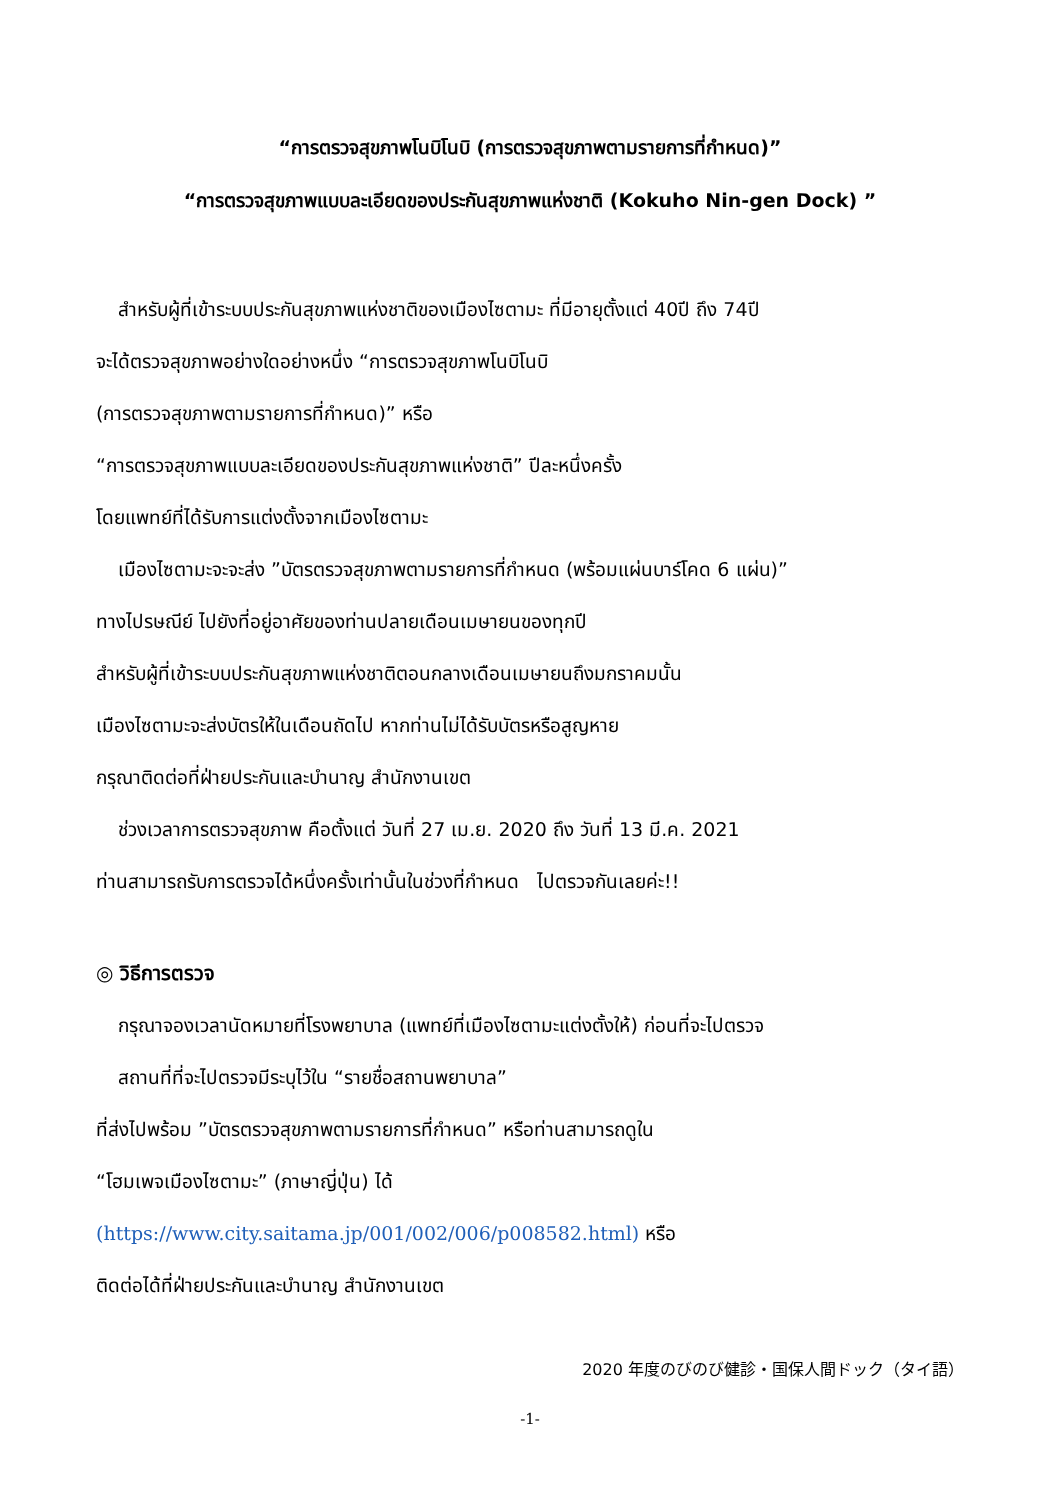“การตรวจสุขภาพโนบิโนบิ (การตรวจสุขภาพตามรายการที่กำหนด)”
“การตรวจสุขภาพแบบละเอียดของประกันสุขภาพแห่งชาติ (Kokuho Nin-gen Dock) ”
สำหรับผู้ที่เข้าระบบประกันสุขภาพแห่งชาติของเมืองไซตามะ ที่มีอายุตั้งแต่ 40ปี ถึง 74ปี
จะได้ตรวจสุขภาพอย่างใดอย่างหนึ่ง “การตรวจสุขภาพโนบิโนบิ
(การตรวจสุขภาพตามรายการที่กำหนด)” หรือ
“การตรวจสุขภาพแบบละเอียดของประกันสุขภาพแห่งชาติ” ปีละหนึ่งครั้ง
โดยแพทย์ที่ได้รับการแต่งตั้งจากเมืองไซตามะ
เมืองไซตามะจะจะส่ง ”บัตรตรวจสุขภาพตามรายการที่กำหนด (พร้อมแผ่นบาร์โคด 6 แผ่น)”
ทางไปรษณีย์ ไปยังที่อยู่อาศัยของท่านปลายเดือนเมษายนของทุกปี
สำหรับผู้ที่เข้าระบบประกันสุขภาพแห่งชาติตอนกลางเดือนเมษายนถึงมกราคมนั้น
เมืองไซตามะจะส่งบัตรให้ในเดือนถัดไป หากท่านไม่ได้รับบัตรหรือสูญหาย
กรุณาติดต่อที่ฝ่ายประกันและบำนาญ สำนักงานเขต
ช่วงเวลาการตรวจสุขภาพ คือตั้งแต่ วันที่ 27 เม.ย. 2020 ถึง วันที่ 13 มี.ค. 2021
ท่านสามารถรับการตรวจได้หนึ่งครั้งเท่านั้นในช่วงที่กำหนด ไปตรวจกันเลยค่ะ!!
◎ วิธีการตรวจ
กรุณาจองเวลานัดหมายที่โรงพยาบาล (แพทย์ที่เมืองไซตามะแต่งตั้งให้) ก่อนที่จะไปตรวจ
สถานที่ที่จะไปตรวจมีระบุไว้ใน “รายชื่อสถานพยาบาล”
ที่ส่งไปพร้อม ”บัตรตรวจสุขภาพตามรายการที่กำหนด” หรือท่านสามารถดูใน
“โฮมเพจเมืองไซตามะ” (ภาษาญี่ปุ่น) ได้
(https://www.city.saitama.jp/001/002/006/p008582.html) หรือ
ติดต่อได้ที่ฝ่ายประกันและบำนาญ สำนักงานเขต
2020 年度のびのび健診・国保人間ドック（タイ語）
-1-